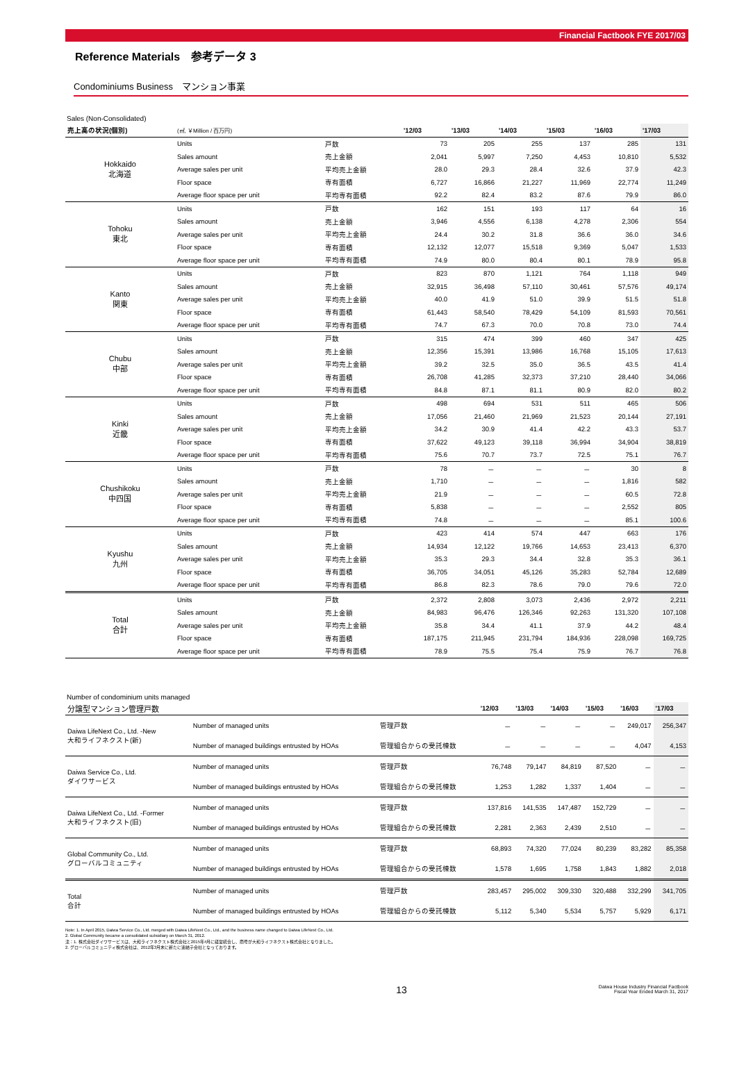Financial Factbook FYE 2017/03
Reference Materials　参考データ 3
Condominiums Business　マンション事業
Sales (Non-Consolidated)
| 売上高の状況(個別) | (㎡, ￥Million / 百万円) | | '12/03 | '13/03 | '14/03 | '15/03 | '16/03 | '17/03 |
| --- | --- | --- | --- | --- | --- | --- | --- | --- |
| Hokkaido 北海道 | Units | 戸数 | 73 | 205 | 255 | 137 | 285 | 131 |
| | Sales amount | 売上金額 | 2,041 | 5,997 | 7,250 | 4,453 | 10,810 | 5,532 |
| | Average sales per unit | 平均売上金額 | 28.0 | 29.3 | 28.4 | 32.6 | 37.9 | 42.3 |
| | Floor space | 専有面積 | 6,727 | 16,866 | 21,227 | 11,969 | 22,774 | 11,249 |
| | Average floor space per unit | 平均専有面積 | 92.2 | 82.4 | 83.2 | 87.6 | 79.9 | 86.0 |
| Tohoku 東北 | Units | 戸数 | 162 | 151 | 193 | 117 | 64 | 16 |
| | Sales amount | 売上金額 | 3,946 | 4,556 | 6,138 | 4,278 | 2,306 | 554 |
| | Average sales per unit | 平均売上金額 | 24.4 | 30.2 | 31.8 | 36.6 | 36.0 | 34.6 |
| | Floor space | 専有面積 | 12,132 | 12,077 | 15,518 | 9,369 | 5,047 | 1,533 |
| | Average floor space per unit | 平均専有面積 | 74.9 | 80.0 | 80.4 | 80.1 | 78.9 | 95.8 |
| Kanto 関東 | Units | 戸数 | 823 | 870 | 1,121 | 764 | 1,118 | 949 |
| | Sales amount | 売上金額 | 32,915 | 36,498 | 57,110 | 30,461 | 57,576 | 49,174 |
| | Average sales per unit | 平均売上金額 | 40.0 | 41.9 | 51.0 | 39.9 | 51.5 | 51.8 |
| | Floor space | 専有面積 | 61,443 | 58,540 | 78,429 | 54,109 | 81,593 | 70,561 |
| | Average floor space per unit | 平均専有面積 | 74.7 | 67.3 | 70.0 | 70.8 | 73.0 | 74.4 |
| Chubu 中部 | Units | 戸数 | 315 | 474 | 399 | 460 | 347 | 425 |
| | Sales amount | 売上金額 | 12,356 | 15,391 | 13,986 | 16,768 | 15,105 | 17,613 |
| | Average sales per unit | 平均売上金額 | 39.2 | 32.5 | 35.0 | 36.5 | 43.5 | 41.4 |
| | Floor space | 専有面積 | 26,708 | 41,285 | 32,373 | 37,210 | 28,440 | 34,066 |
| | Average floor space per unit | 平均専有面積 | 84.8 | 87.1 | 81.1 | 80.9 | 82.0 | 80.2 |
| Kinki 近畿 | Units | 戸数 | 498 | 694 | 531 | 511 | 465 | 506 |
| | Sales amount | 売上金額 | 17,056 | 21,460 | 21,969 | 21,523 | 20,144 | 27,191 |
| | Average sales per unit | 平均売上金額 | 34.2 | 30.9 | 41.4 | 42.2 | 43.3 | 53.7 |
| | Floor space | 専有面積 | 37,622 | 49,123 | 39,118 | 36,994 | 34,904 | 38,819 |
| | Average floor space per unit | 平均専有面積 | 75.6 | 70.7 | 73.7 | 72.5 | 75.1 | 76.7 |
| Chushikoku 中四国 | Units | 戸数 | 78 | － | － | － | 30 | 8 |
| | Sales amount | 売上金額 | 1,710 | － | － | － | 1,816 | 582 |
| | Average sales per unit | 平均売上金額 | 21.9 | － | － | － | 60.5 | 72.8 |
| | Floor space | 専有面積 | 5,838 | － | － | － | 2,552 | 805 |
| | Average floor space per unit | 平均専有面積 | 74.8 | － | － | － | 85.1 | 100.6 |
| Kyushu 九州 | Units | 戸数 | 423 | 414 | 574 | 447 | 663 | 176 |
| | Sales amount | 売上金額 | 14,934 | 12,122 | 19,766 | 14,653 | 23,413 | 6,370 |
| | Average sales per unit | 平均売上金額 | 35.3 | 29.3 | 34.4 | 32.8 | 35.3 | 36.1 |
| | Floor space | 専有面積 | 36,705 | 34,051 | 45,126 | 35,283 | 52,784 | 12,689 |
| | Average floor space per unit | 平均専有面積 | 86.8 | 82.3 | 78.6 | 79.0 | 79.6 | 72.0 |
| Total 合計 | Units | 戸数 | 2,372 | 2,808 | 3,073 | 2,436 | 2,972 | 2,211 |
| | Sales amount | 売上金額 | 84,983 | 96,476 | 126,346 | 92,263 | 131,320 | 107,108 |
| | Average sales per unit | 平均売上金額 | 35.8 | 34.4 | 41.1 | 37.9 | 44.2 | 48.4 |
| | Floor space | 専有面積 | 187,175 | 211,945 | 231,794 | 184,936 | 228,098 | 169,725 |
| | Average floor space per unit | 平均専有面積 | 78.9 | 75.5 | 75.4 | 75.9 | 76.7 | 76.8 |
Number of condominium units managed
| 分譲型マンション管理戸数 | | | '12/03 | '13/03 | '14/03 | '15/03 | '16/03 | '17/03 |
| --- | --- | --- | --- | --- | --- | --- | --- | --- |
| Daiwa LifeNext Co., Ltd. -New 大和ライフネクスト(新) | Number of managed units | 管理戸数 | － | － | － | － | 249,017 | 256,347 |
| | Number of managed buildings entrusted by HOAs | 管理組合からの受託棟数 | － | － | － | － | 4,047 | 4,153 |
| Daiwa Service Co., Ltd. ダイワサービス | Number of managed units | 管理戸数 | 76,748 | 79,147 | 84,819 | 87,520 | － | － |
| | Number of managed buildings entrusted by HOAs | 管理組合からの受託棟数 | 1,253 | 1,282 | 1,337 | 1,404 | － | － |
| Daiwa LifeNext Co., Ltd. -Former 大和ライフネクスト(旧) | Number of managed units | 管理戸数 | 137,816 | 141,535 | 147,487 | 152,729 | － | － |
| | Number of managed buildings entrusted by HOAs | 管理組合からの受託棟数 | 2,281 | 2,363 | 2,439 | 2,510 | － | － |
| Global Community Co., Ltd. グローバルコミュニティ | Number of managed units | 管理戸数 | 68,893 | 74,320 | 77,024 | 80,239 | 83,282 | 85,358 |
| | Number of managed buildings entrusted by HOAs | 管理組合からの受託棟数 | 1,578 | 1,695 | 1,758 | 1,843 | 1,882 | 2,018 |
| Total 合計 | Number of managed units | 管理戸数 | 283,457 | 295,002 | 309,330 | 320,488 | 332,299 | 341,705 |
| | Number of managed buildings entrusted by HOAs | 管理組合からの受託棟数 | 5,112 | 5,340 | 5,534 | 5,757 | 5,929 | 6,171 |
Note: 1. In April 2015, Daiwa Service Co., Ltd. merged with Daiwa LifeNext Co., Ltd., and the business name changed to Daiwa LifeNext Co., Ltd.
2. Global Community became a consolidated subsidiary on March 31, 2012.
注：1. 株式会社ダイワサービスは、大和ライフネクスト株式会社と2015年4月に経営統合し、商号が大和ライフネクスト株式会社となりました。
2. グローバルコミュニティ株式会社は、2012年3月末に新たに連結子会社となっております。
13 Daiwa House Industry Financial Factbook
Fiscal Year Ended March 31, 2017